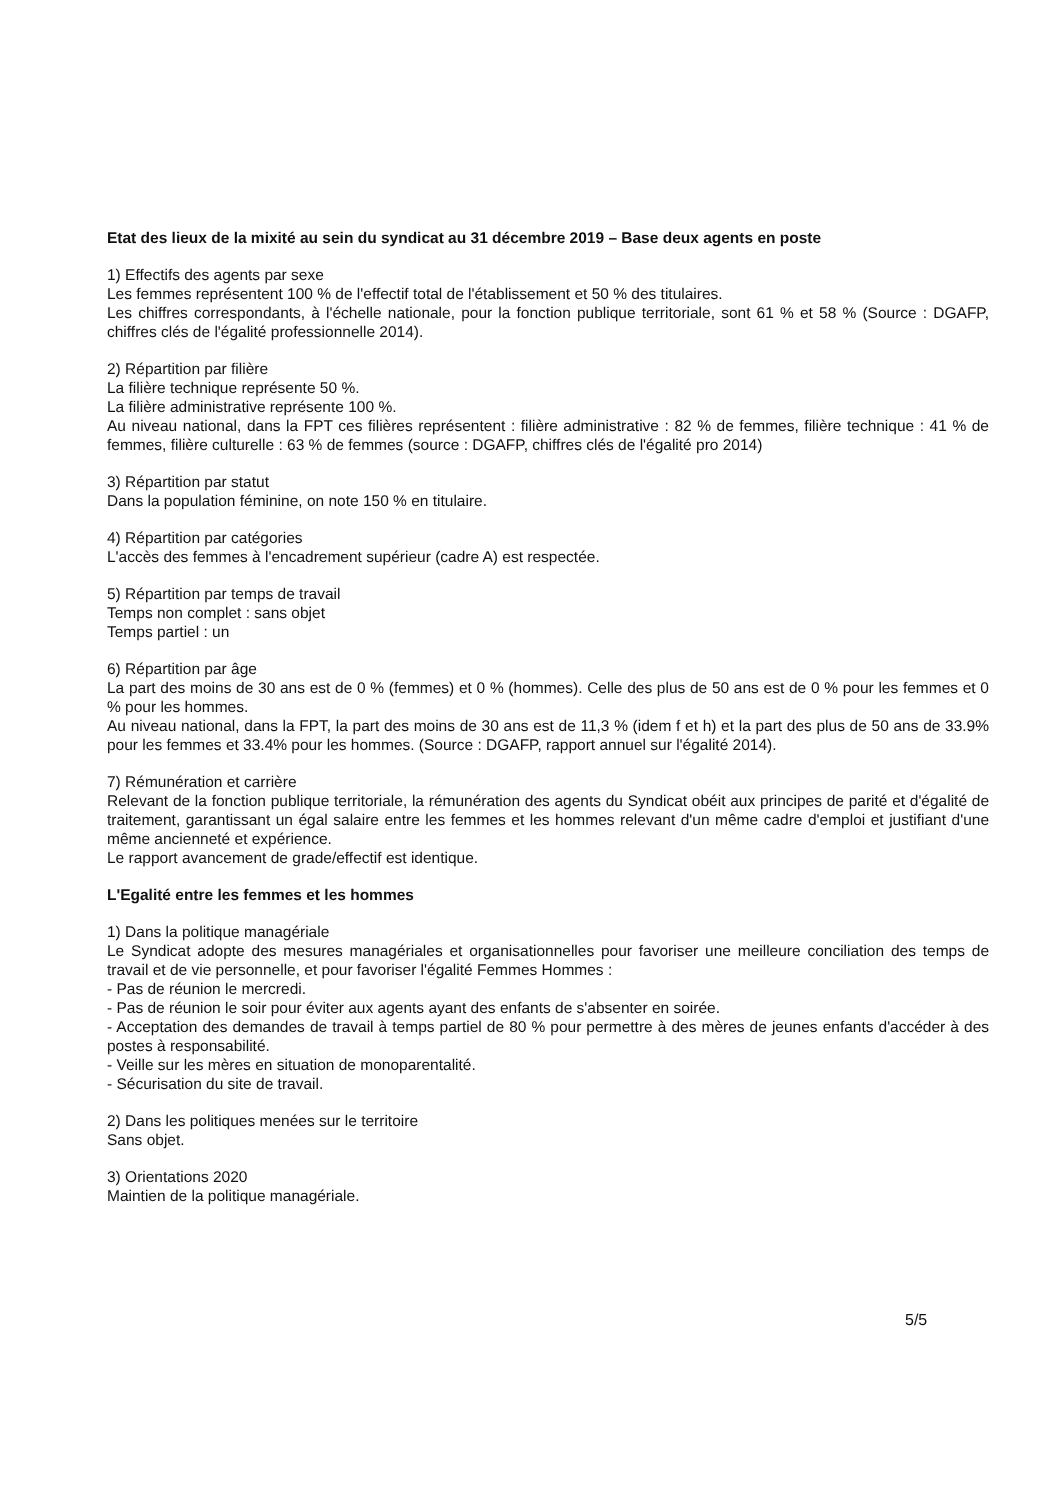Etat des lieux de la mixité au sein du syndicat au 31 décembre 2019 – Base deux agents en poste
1) Effectifs des agents par sexe
Les femmes représentent 100 % de l'effectif total de l'établissement et 50 % des titulaires.
Les chiffres correspondants, à l'échelle nationale, pour la fonction publique territoriale, sont 61 % et 58 % (Source : DGAFP, chiffres clés de l'égalité professionnelle 2014).
2) Répartition par filière
La filière technique représente 50 %.
La filière administrative représente 100 %.
Au niveau national, dans la FPT ces filières représentent : filière administrative : 82 % de femmes, filière technique : 41 % de femmes, filière culturelle : 63 % de femmes (source : DGAFP, chiffres clés de l'égalité pro 2014)
3) Répartition par statut
Dans la population féminine, on note 150 % en titulaire.
4) Répartition par catégories
L'accès des femmes à l'encadrement supérieur (cadre A) est respectée.
5) Répartition par temps de travail
Temps non complet : sans objet
Temps partiel : un
6) Répartition par âge
La part des moins de 30 ans est de 0 % (femmes) et 0 % (hommes). Celle des plus de 50 ans est de 0 % pour les femmes et 0 % pour les hommes.
Au niveau national, dans la FPT, la part des moins de 30 ans est de 11,3 % (idem f et h) et la part des plus de 50 ans de 33.9% pour les femmes et 33.4% pour les hommes. (Source : DGAFP, rapport annuel sur l'égalité 2014).
7) Rémunération et carrière
Relevant de la fonction publique territoriale, la rémunération des agents du Syndicat obéit aux principes de parité et d'égalité de traitement, garantissant un égal salaire entre les femmes et les hommes relevant d'un même cadre d'emploi et justifiant d'une même ancienneté et expérience.
Le rapport avancement de grade/effectif est identique.
L'Egalité entre les femmes et les hommes
1) Dans la politique managériale
Le Syndicat adopte des mesures managériales et organisationnelles pour favoriser une meilleure conciliation des temps de travail et de vie personnelle, et pour favoriser l'égalité Femmes Hommes :
- Pas de réunion le mercredi.
- Pas de réunion le soir pour éviter aux agents ayant des enfants de s'absenter en soirée.
- Acceptation des demandes de travail à temps partiel de 80 % pour permettre à des mères de jeunes enfants d'accéder à des postes à responsabilité.
- Veille sur les mères en situation de monoparentalité.
- Sécurisation du site de travail.
2) Dans les politiques menées sur le territoire
Sans objet.
3) Orientations 2020
Maintien de la politique managériale.
5/5